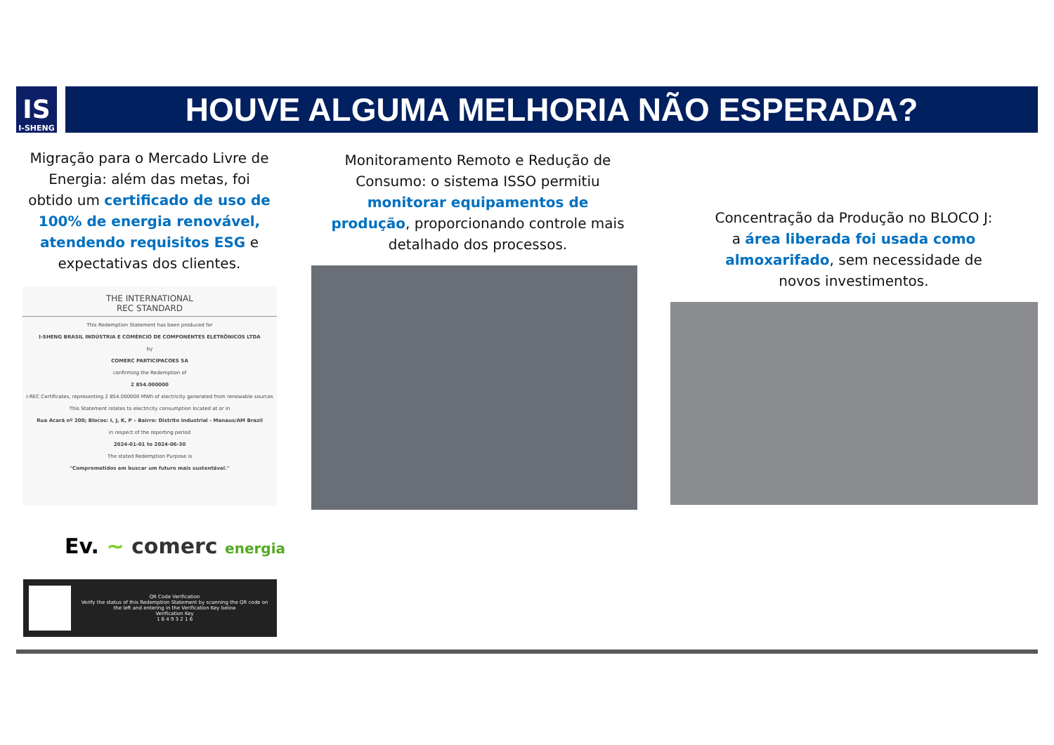IS
I-SHENG
HOUVE ALGUMA MELHORIA NÃO ESPERADA?
Migração para o Mercado Livre de Energia: além das metas, foi obtido um certificado de uso de 100% de energia renovável, atendendo requisitos ESG e expectativas dos clientes.
THE INTERNATIONAL
REC STANDARD
This Redemption Statement has been produced for
I-SHENG BRASIL INDÚSTRIA E COMÉRCIO DE COMPONENTES ELETRÔNICOS LTDA
by
COMERC PARTICIPACOES SA
confirming the Redemption of
2 854.000000
I-REC Certificates, representing 2 854.000000 MWh of electricity generated from renewable sources
This Statement relates to electricity consumption located at or in
Rua Acará nº 200; Blocos: I, J, K, P – Bairro: Distrito Industrial - Manaus/AM Brazil
in respect of the reporting period
2024-01-01 to 2024-06-30
The stated Redemption Purpose is
"Comprometidos em buscar um futuro mais sustentável."
Ev. ~ comerc energia
QR Code Verification
Verify the status of this Redemption Statement by scanning the QR code on the left and entering in the Verification Key below
Verification Key
1 6 4 9 3 2 1 6
Monitoramento Remoto e Redução de Consumo: o sistema ISSO permitiu monitorar equipamentos de produção, proporcionando controle mais detalhado dos processos.
Concentração da Produção no BLOCO J: a área liberada foi usada como almoxarifado, sem necessidade de novos investimentos.